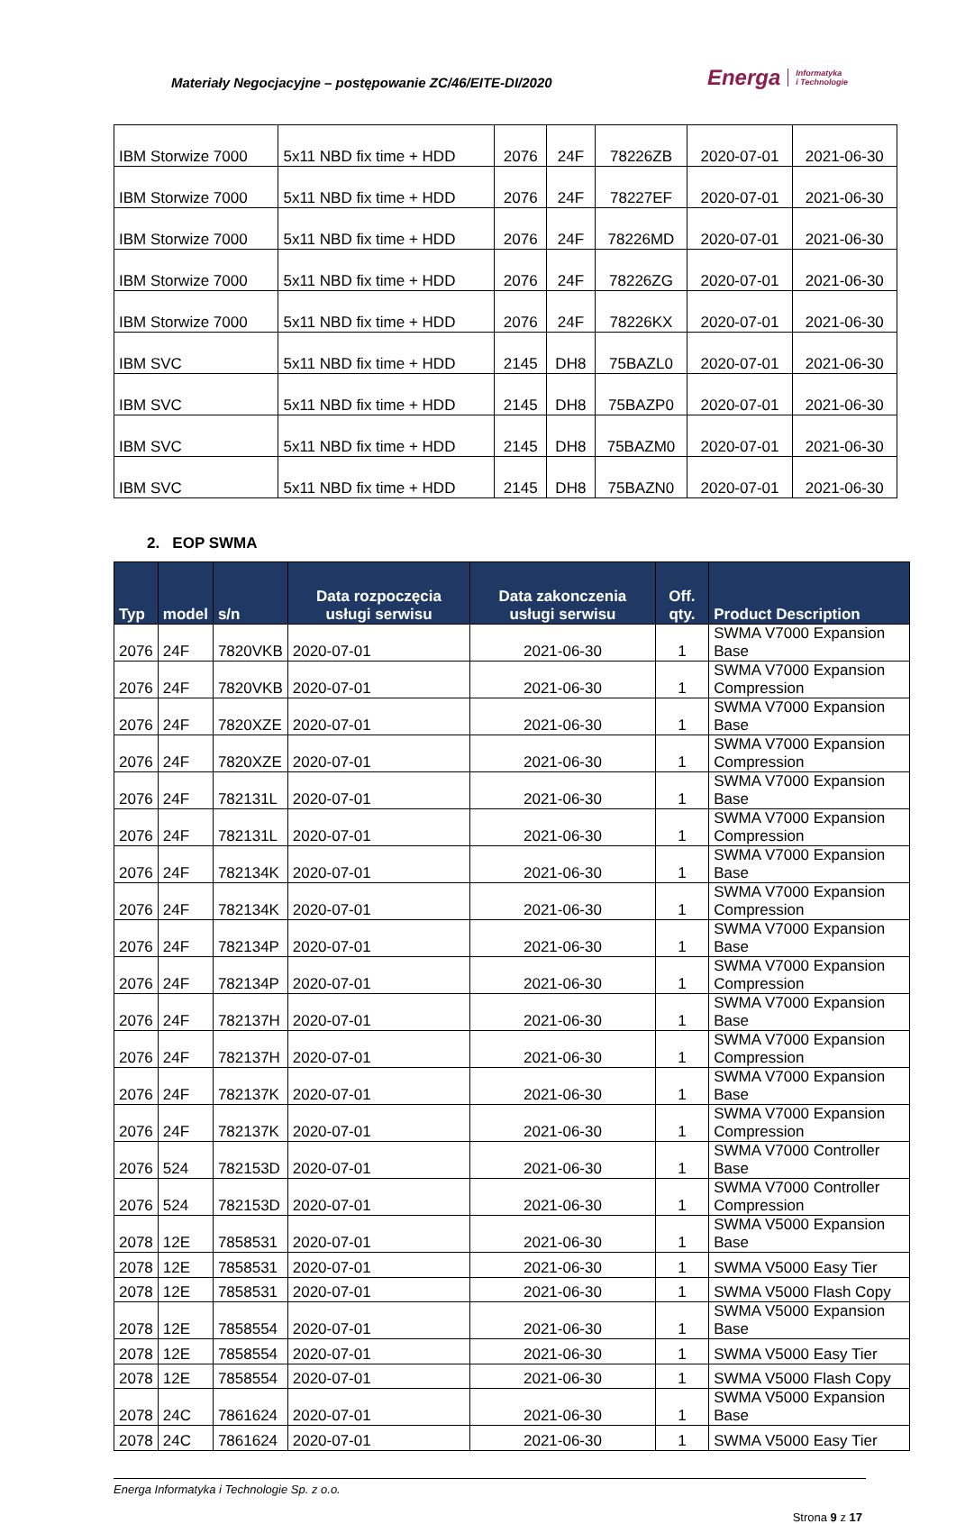Materiały Negocjacyjne – postępowanie ZC/46/EITE-DI/2020 Energa Informatyka
i Technologie
| IBM Storwize 7000 | 5x11 NBD fix time + HDD | 2076 | 24F | 78226ZB | 2020-07-01 | 2021-06-30 |
| IBM Storwize 7000 | 5x11 NBD fix time + HDD | 2076 | 24F | 78227EF | 2020-07-01 | 2021-06-30 |
| IBM Storwize 7000 | 5x11 NBD fix time + HDD | 2076 | 24F | 78226MD | 2020-07-01 | 2021-06-30 |
| IBM Storwize 7000 | 5x11 NBD fix time + HDD | 2076 | 24F | 78226ZG | 2020-07-01 | 2021-06-30 |
| IBM Storwize 7000 | 5x11 NBD fix time + HDD | 2076 | 24F | 78226KX | 2020-07-01 | 2021-06-30 |
| IBM SVC | 5x11 NBD fix time + HDD | 2145 | DH8 | 75BAZL0 | 2020-07-01 | 2021-06-30 |
| IBM SVC | 5x11 NBD fix time + HDD | 2145 | DH8 | 75BAZP0 | 2020-07-01 | 2021-06-30 |
| IBM SVC | 5x11 NBD fix time + HDD | 2145 | DH8 | 75BAZM0 | 2020-07-01 | 2021-06-30 |
| IBM SVC | 5x11 NBD fix time + HDD | 2145 | DH8 | 75BAZN0 | 2020-07-01 | 2021-06-30 |
2. EOP SWMA
| Typ | model | s/n | Data rozpoczęcia usługi serwisu | Data zakonczenia usługi serwisu | Off. qty. | Product Description |
| --- | --- | --- | --- | --- | --- | --- |
| 2076 | 24F | 7820VKB | 2020-07-01 | 2021-06-30 | 1 | SWMA V7000 Expansion Base |
| 2076 | 24F | 7820VKB | 2020-07-01 | 2021-06-30 | 1 | SWMA V7000 Expansion Compression |
| 2076 | 24F | 7820XZE | 2020-07-01 | 2021-06-30 | 1 | SWMA V7000 Expansion Base |
| 2076 | 24F | 7820XZE | 2020-07-01 | 2021-06-30 | 1 | SWMA V7000 Expansion Compression |
| 2076 | 24F | 782131L | 2020-07-01 | 2021-06-30 | 1 | SWMA V7000 Expansion Base |
| 2076 | 24F | 782131L | 2020-07-01 | 2021-06-30 | 1 | SWMA V7000 Expansion Compression |
| 2076 | 24F | 782134K | 2020-07-01 | 2021-06-30 | 1 | SWMA V7000 Expansion Base |
| 2076 | 24F | 782134K | 2020-07-01 | 2021-06-30 | 1 | SWMA V7000 Expansion Compression |
| 2076 | 24F | 782134P | 2020-07-01 | 2021-06-30 | 1 | SWMA V7000 Expansion Base |
| 2076 | 24F | 782134P | 2020-07-01 | 2021-06-30 | 1 | SWMA V7000 Expansion Compression |
| 2076 | 24F | 782137H | 2020-07-01 | 2021-06-30 | 1 | SWMA V7000 Expansion Base |
| 2076 | 24F | 782137H | 2020-07-01 | 2021-06-30 | 1 | SWMA V7000 Expansion Compression |
| 2076 | 24F | 782137K | 2020-07-01 | 2021-06-30 | 1 | SWMA V7000 Expansion Base |
| 2076 | 24F | 782137K | 2020-07-01 | 2021-06-30 | 1 | SWMA V7000 Expansion Compression |
| 2076 | 524 | 782153D | 2020-07-01 | 2021-06-30 | 1 | SWMA V7000 Controller Base |
| 2076 | 524 | 782153D | 2020-07-01 | 2021-06-30 | 1 | SWMA V7000 Controller Compression |
| 2078 | 12E | 7858531 | 2020-07-01 | 2021-06-30 | 1 | SWMA V5000 Expansion Base |
| 2078 | 12E | 7858531 | 2020-07-01 | 2021-06-30 | 1 | SWMA V5000 Easy Tier |
| 2078 | 12E | 7858531 | 2020-07-01 | 2021-06-30 | 1 | SWMA V5000 Flash Copy |
| 2078 | 12E | 7858554 | 2020-07-01 | 2021-06-30 | 1 | SWMA V5000 Expansion Base |
| 2078 | 12E | 7858554 | 2020-07-01 | 2021-06-30 | 1 | SWMA V5000 Easy Tier |
| 2078 | 12E | 7858554 | 2020-07-01 | 2021-06-30 | 1 | SWMA V5000 Flash Copy |
| 2078 | 24C | 7861624 | 2020-07-01 | 2021-06-30 | 1 | SWMA V5000 Expansion Base |
| 2078 | 24C | 7861624 | 2020-07-01 | 2021-06-30 | 1 | SWMA V5000 Easy Tier |
Energa Informatyka i Technologie Sp. z o.o.
Strona 9 z 17